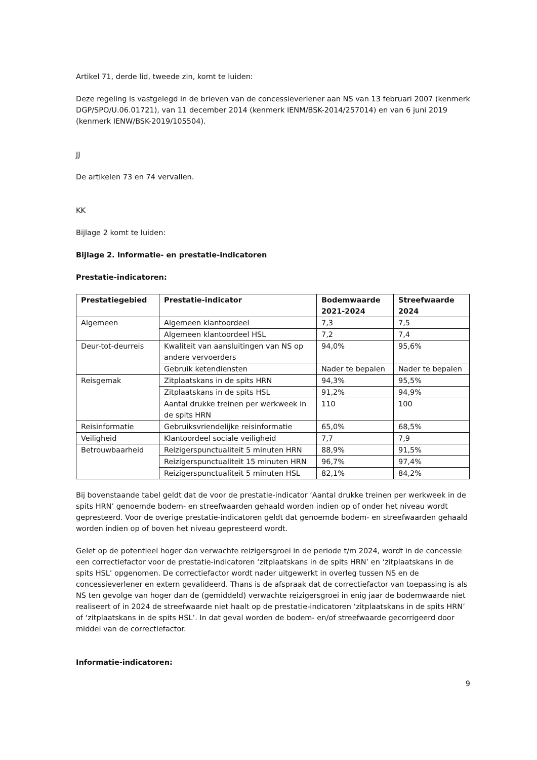Artikel 71, derde lid, tweede zin, komt te luiden:
Deze regeling is vastgelegd in de brieven van de concessieverlener aan NS van 13 februari 2007 (kenmerk DGP/SPO/U.06.01721), van 11 december 2014 (kenmerk IENM/BSK-2014/257014) en van 6 juni 2019 (kenmerk IENW/BSK-2019/105504).
JJ
De artikelen 73 en 74 vervallen.
KK
Bijlage 2 komt te luiden:
Bijlage 2. Informatie- en prestatie-indicatoren
Prestatie-indicatoren:
| Prestatiegebied | Prestatie-indicator | Bodemwaarde 2021-2024 | Streefwaarde 2024 |
| --- | --- | --- | --- |
| Algemeen | Algemeen klantoordeel | 7,3 | 7,5 |
| | Algemeen klantoordeel HSL | 7,2 | 7,4 |
| Deur-tot-deurreis | Kwaliteit van aansluitingen van NS op andere vervoerders | 94,0% | 95,6% |
| | Gebruik ketendiensten | Nader te bepalen | Nader te bepalen |
| Reisgemak | Zitplaatskans in de spits HRN | 94,3% | 95,5% |
| | Zitplaatskans in de spits HSL | 91,2% | 94,9% |
| | Aantal drukke treinen per werkweek in de spits HRN | 110 | 100 |
| Reisinformatie | Gebruiksvriendelijke reisinformatie | 65,0% | 68,5% |
| Veiligheid | Klantoordeel sociale veiligheid | 7,7 | 7,9 |
| Betrouwbaarheid | Reizigerspunctualiteit 5 minuten HRN | 88,9% | 91,5% |
| | Reizigerspunctualiteit 15 minuten HRN | 96,7% | 97,4% |
| | Reizigerspunctualiteit 5 minuten HSL | 82,1% | 84,2% |
Bij bovenstaande tabel geldt dat de voor de prestatie-indicator ‘Aantal drukke treinen per werkweek in de spits HRN’ genoemde bodem- en streefwaarden gehaald worden indien op of onder het niveau wordt gepresteerd. Voor de overige prestatie-indicatoren geldt dat genoemde bodem- en streefwaarden gehaald worden indien op of boven het niveau gepresteerd wordt.
Gelet op de potentieel hoger dan verwachte reizigersgroei in de periode t/m 2024, wordt in de concessie een correctiefactor voor de prestatie-indicatoren ‘zitplaatskans in de spits HRN’ en ‘zitplaatskans in de spits HSL’ opgenomen. De correctiefactor wordt nader uitgewerkt in overleg tussen NS en de concessieverlener en extern gevalideerd. Thans is de afspraak dat de correctiefactor van toepassing is als NS ten gevolge van hoger dan de (gemiddeld) verwachte reizigersgroei in enig jaar de bodemwaarde niet realiseert of in 2024 de streefwaarde niet haalt op de prestatie-indicatoren ‘zitplaatskans in de spits HRN’ of ‘zitplaatskans in de spits HSL’. In dat geval worden de bodem- en/of streefwaarde gecorrigeerd door middel van de correctiefactor.
Informatie-indicatoren:
9